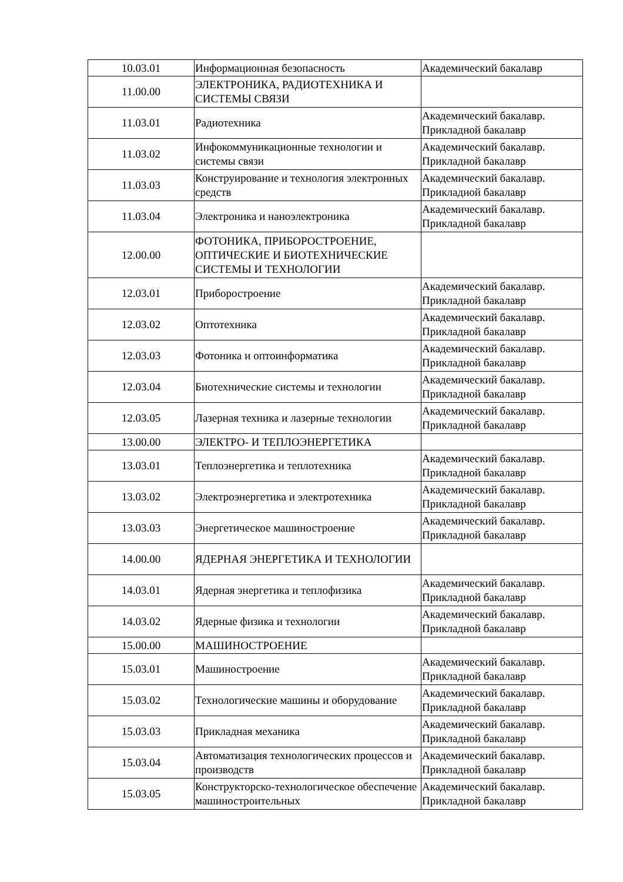| 10.03.01 | Информационная безопасность | Академический бакалавр |
| 11.00.00 | ЭЛЕКТРОНИКА, РАДИОТЕХНИКА И СИСТЕМЫ СВЯЗИ | |
| 11.03.01 | Радиотехника | Академический бакалавр. Прикладной бакалавр |
| 11.03.02 | Инфокоммуникационные технологии и системы связи | Академический бакалавр. Прикладной бакалавр |
| 11.03.03 | Конструирование и технология электронных средств | Академический бакалавр. Прикладной бакалавр |
| 11.03.04 | Электроника и наноэлектроника | Академический бакалавр. Прикладной бакалавр |
| 12.00.00 | ФОТОНИКА, ПРИБОРОСТРОЕНИЕ, ОПТИЧЕСКИЕ И БИОТЕХНИЧЕСКИЕ СИСТЕМЫ И ТЕХНОЛОГИИ | |
| 12.03.01 | Приборостроение | Академический бакалавр. Прикладной бакалавр |
| 12.03.02 | Оптотехника | Академический бакалавр. Прикладной бакалавр |
| 12.03.03 | Фотоника и оптоинформатика | Академический бакалавр. Прикладной бакалавр |
| 12.03.04 | Биотехнические системы и технологии | Академический бакалавр. Прикладной бакалавр |
| 12.03.05 | Лазерная техника и лазерные технологии | Академический бакалавр. Прикладной бакалавр |
| 13.00.00 | ЭЛЕКТРО- И ТЕПЛОЭНЕРГЕТИКА | |
| 13.03.01 | Теплоэнергетика и теплотехника | Академический бакалавр. Прикладной бакалавр |
| 13.03.02 | Электроэнергетика и электротехника | Академический бакалавр. Прикладной бакалавр |
| 13.03.03 | Энергетическое машиностроение | Академический бакалавр. Прикладной бакалавр |
| 14.00.00 | ЯДЕРНАЯ ЭНЕРГЕТИКА И ТЕХНОЛОГИИ | |
| 14.03.01 | Ядерная энергетика и теплофизика | Академический бакалавр. Прикладной бакалавр |
| 14.03.02 | Ядерные физика и технологии | Академический бакалавр. Прикладной бакалавр |
| 15.00.00 | МАШИНОСТРОЕНИЕ | |
| 15.03.01 | Машиностроение | Академический бакалавр. Прикладной бакалавр |
| 15.03.02 | Технологические машины и оборудование | Академический бакалавр. Прикладной бакалавр |
| 15.03.03 | Прикладная механика | Академический бакалавр. Прикладной бакалавр |
| 15.03.04 | Автоматизация технологических процессов и производств | Академический бакалавр. Прикладной бакалавр |
| 15.03.05 | Конструкторско-технологическое обеспечение машиностроительных | Академический бакалавр. Прикладной бакалавр |